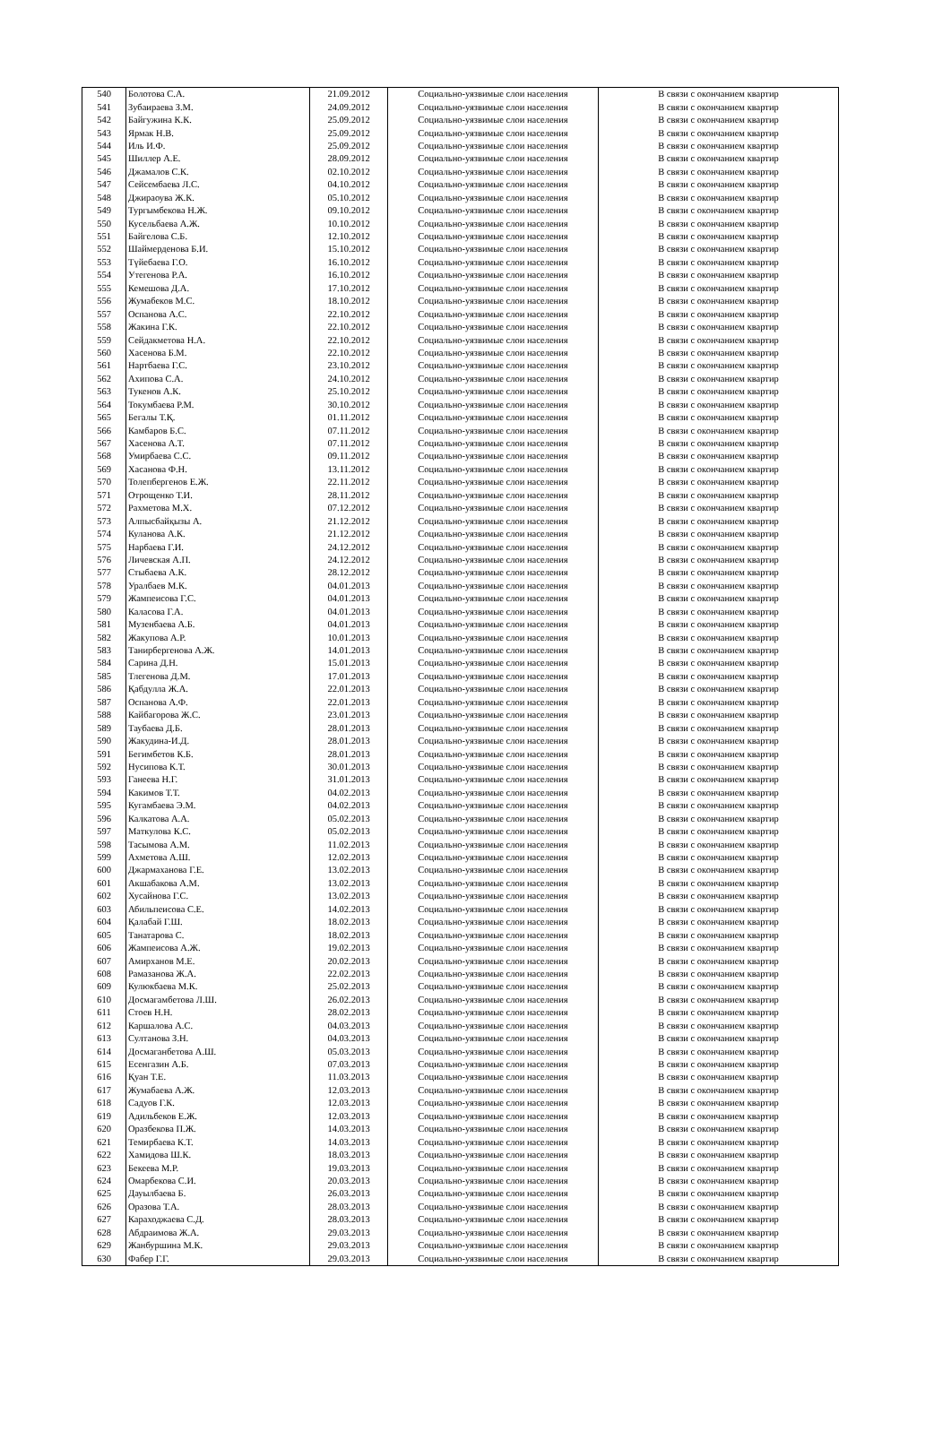| 540 | Болотова С.А. | 21.09.2012 | Социально-уязвимые слои населения | В связи с окончанием квартир |
| 541 | Зубаираева З.М. | 24.09.2012 | Социально-уязвимые слои населения | В связи с окончанием квартир |
| 542 | Байгужина К.К. | 25.09.2012 | Социально-уязвимые слои населения | В связи с окончанием квартир |
| 543 | Ярмак Н.В. | 25.09.2012 | Социально-уязвимые слои населения | В связи с окончанием квартир |
| 544 | Иль И.Ф. | 25.09.2012 | Социально-уязвимые слои населения | В связи с окончанием квартир |
| 545 | Шиллер А.Е. | 28.09.2012 | Социально-уязвимые слои населения | В связи с окончанием квартир |
| 546 | Джамалов С.К. | 02.10.2012 | Социально-уязвимые слои населения | В связи с окончанием квартир |
| 547 | Сейсембаева Л.С. | 04.10.2012 | Социально-уязвимые слои населения | В связи с окончанием квартир |
| 548 | Джираоува Ж.К. | 05.10.2012 | Социально-уязвимые слои населения | В связи с окончанием квартир |
| 549 | Тургымбекова Н.Ж. | 09.10.2012 | Социально-уязвимые слои населения | В связи с окончанием квартир |
| 550 | Кусельбаева А.Ж. | 10.10.2012 | Социально-уязвимые слои населения | В связи с окончанием квартир |
| 551 | Байгелова С.Б. | 12.10.2012 | Социально-уязвимые слои населения | В связи с окончанием квартир |
| 552 | Шаймерденова Б.И. | 15.10.2012 | Социально-уязвимые слои населения | В связи с окончанием квартир |
| 553 | Түйебаева Г.О. | 16.10.2012 | Социально-уязвимые слои населения | В связи с окончанием квартир |
| 554 | Утегенова Р.А. | 16.10.2012 | Социально-уязвимые слои населения | В связи с окончанием квартир |
| 555 | Кемешова Д.А. | 17.10.2012 | Социально-уязвимые слои населения | В связи с окончанием квартир |
| 556 | Жумабеков М.С. | 18.10.2012 | Социально-уязвимые слои населения | В связи с окончанием квартир |
| 557 | Оспанова А.С. | 22.10.2012 | Социально-уязвимые слои населения | В связи с окончанием квартир |
| 558 | Жакина Г.К. | 22.10.2012 | Социально-уязвимые слои населения | В связи с окончанием квартир |
| 559 | Сейдакметова Н.А. | 22.10.2012 | Социально-уязвимые слои населения | В связи с окончанием квартир |
| 560 | Хасенова Б.М. | 22.10.2012 | Социально-уязвимые слои населения | В связи с окончанием квартир |
| 561 | Нартбаева Г.С. | 23.10.2012 | Социально-уязвимые слои населения | В связи с окончанием квартир |
| 562 | Ахипова С.А. | 24.10.2012 | Социально-уязвимые слои населения | В связи с окончанием квартир |
| 563 | Тукенов А.К. | 25.10.2012 | Социально-уязвимые слои населения | В связи с окончанием квартир |
| 564 | Токумбаева Р.М. | 30.10.2012 | Социально-уязвимые слои населения | В связи с окончанием квартир |
| 565 | Бегалы Т.Қ. | 01.11.2012 | Социально-уязвимые слои населения | В связи с окончанием квартир |
| 566 | Камбаров Б.С. | 07.11.2012 | Социально-уязвимые слои населения | В связи с окончанием квартир |
| 567 | Хасенова А.Т. | 07.11.2012 | Социально-уязвимые слои населения | В связи с окончанием квартир |
| 568 | Умирбаева С.С. | 09.11.2012 | Социально-уязвимые слои населения | В связи с окончанием квартир |
| 569 | Хасанова Ф.Н. | 13.11.2012 | Социально-уязвимые слои населения | В связи с окончанием квартир |
| 570 | Толепбергенов Е.Ж. | 22.11.2012 | Социально-уязвимые слои населения | В связи с окончанием квартир |
| 571 | Отрощенко Т.И. | 28.11.2012 | Социально-уязвимые слои населения | В связи с окончанием квартир |
| 572 | Рахметова М.Х. | 07.12.2012 | Социально-уязвимые слои населения | В связи с окончанием квартир |
| 573 | Алпысбайқызы А. | 21.12.2012 | Социально-уязвимые слои населения | В связи с окончанием квартир |
| 574 | Куланова А.К. | 21.12.2012 | Социально-уязвимые слои населения | В связи с окончанием квартир |
| 575 | Нарбаева Г.И. | 24.12.2012 | Социально-уязвимые слои населения | В связи с окончанием квартир |
| 576 | Личевская А.П. | 24.12.2012 | Социально-уязвимые слои населения | В связи с окончанием квартир |
| 577 | Стыбаева А.К. | 28.12.2012 | Социально-уязвимые слои населения | В связи с окончанием квартир |
| 578 | Уралбаев М.К. | 04.01.2013 | Социально-уязвимые слои населения | В связи с окончанием квартир |
| 579 | Жампеисова Г.С. | 04.01.2013 | Социально-уязвимые слои населения | В связи с окончанием квартир |
| 580 | Каласова Г.А. | 04.01.2013 | Социально-уязвимые слои населения | В связи с окончанием квартир |
| 581 | Музенбаева А.Б. | 04.01.2013 | Социально-уязвимые слои населения | В связи с окончанием квартир |
| 582 | Жакупова А.Р. | 10.01.2013 | Социально-уязвимые слои населения | В связи с окончанием квартир |
| 583 | Танирбергенова А.Ж. | 14.01.2013 | Социально-уязвимые слои населения | В связи с окончанием квартир |
| 584 | Сарина Д.Н. | 15.01.2013 | Социально-уязвимые слои населения | В связи с окончанием квартир |
| 585 | Тлегенова Д.М. | 17.01.2013 | Социально-уязвимые слои населения | В связи с окончанием квартир |
| 586 | Қабдулла Ж.А. | 22.01.2013 | Социально-уязвимые слои населения | В связи с окончанием квартир |
| 587 | Оспанова А.Ф. | 22.01.2013 | Социально-уязвимые слои населения | В связи с окончанием квартир |
| 588 | Кайбагорова Ж.С. | 23.01.2013 | Социально-уязвимые слои населения | В связи с окончанием квартир |
| 589 | Таубаева Д.Б. | 28.01.2013 | Социально-уязвимые слои населения | В связи с окончанием квартир |
| 590 | Жакудина-И.Д. | 28.01.2013 | Социально-уязвимые слои населения | В связи с окончанием квартир |
| 591 | Бегимбетов К.Б. | 28.01.2013 | Социально-уязвимые слои населения | В связи с окончанием квартир |
| 592 | Нусипова К.Т. | 30.01.2013 | Социально-уязвимые слои населения | В связи с окончанием квартир |
| 593 | Ганеева Н.Г. | 31.01.2013 | Социально-уязвимые слои населения | В связи с окончанием квартир |
| 594 | Какимов Т.Т. | 04.02.2013 | Социально-уязвимые слои населения | В связи с окончанием квартир |
| 595 | Кугамбаева Э.М. | 04.02.2013 | Социально-уязвимые слои населения | В связи с окончанием квартир |
| 596 | Калкатова А.А. | 05.02.2013 | Социально-уязвимые слои населения | В связи с окончанием квартир |
| 597 | Маткулова К.С. | 05.02.2013 | Социально-уязвимые слои населения | В связи с окончанием квартир |
| 598 | Тасымова А.М. | 11.02.2013 | Социально-уязвимые слои населения | В связи с окончанием квартир |
| 599 | Ахметова А.Ш. | 12.02.2013 | Социально-уязвимые слои населения | В связи с окончанием квартир |
| 600 | Джармаханова Г.Е. | 13.02.2013 | Социально-уязвимые слои населения | В связи с окончанием квартир |
| 601 | Акшабакова А.М. | 13.02.2013 | Социально-уязвимые слои населения | В связи с окончанием квартир |
| 602 | Хусайнова Г.С. | 13.02.2013 | Социально-уязвимые слои населения | В связи с окончанием квартир |
| 603 | Абильпеисова С.Е. | 14.02.2013 | Социально-уязвимые слои населения | В связи с окончанием квартир |
| 604 | Қалабай Г.Ш. | 18.02.2013 | Социально-уязвимые слои населения | В связи с окончанием квартир |
| 605 | Танатарова С. | 18.02.2013 | Социально-уязвимые слои населения | В связи с окончанием квартир |
| 606 | Жампеисова А.Ж. | 19.02.2013 | Социально-уязвимые слои населения | В связи с окончанием квартир |
| 607 | Амирханов М.Е. | 20.02.2013 | Социально-уязвимые слои населения | В связи с окончанием квартир |
| 608 | Рамазанова Ж.А. | 22.02.2013 | Социально-уязвимые слои населения | В связи с окончанием квартир |
| 609 | Кулюкбаева М.К. | 25.02.2013 | Социально-уязвимые слои населения | В связи с окончанием квартир |
| 610 | Досмагамбетова Л.Ш. | 26.02.2013 | Социально-уязвимые слои населения | В связи с окончанием квартир |
| 611 | Стоев Н.Н. | 28.02.2013 | Социально-уязвимые слои населения | В связи с окончанием квартир |
| 612 | Каршалова А.С. | 04.03.2013 | Социально-уязвимые слои населения | В связи с окончанием квартир |
| 613 | Султанова З.Н. | 04.03.2013 | Социально-уязвимые слои населения | В связи с окончанием квартир |
| 614 | Досмаганбетова А.Ш. | 05.03.2013 | Социально-уязвимые слои населения | В связи с окончанием квартир |
| 615 | Есенгазин А.Б. | 07.03.2013 | Социально-уязвимые слои населения | В связи с окончанием квартир |
| 616 | Қуан Т.Е. | 11.03.2013 | Социально-уязвимые слои населения | В связи с окончанием квартир |
| 617 | Жумабаева А.Ж. | 12.03.2013 | Социально-уязвимые слои населения | В связи с окончанием квартир |
| 618 | Садуов Г.К. | 12.03.2013 | Социально-уязвимые слои населения | В связи с окончанием квартир |
| 619 | Адильбеков Е.Ж. | 12.03.2013 | Социально-уязвимые слои населения | В связи с окончанием квартир |
| 620 | Оразбекова П.Ж. | 14.03.2013 | Социально-уязвимые слои населения | В связи с окончанием квартир |
| 621 | Темирбаева К.Т. | 14.03.2013 | Социально-уязвимые слои населения | В связи с окончанием квартир |
| 622 | Хамидова Ш.К. | 18.03.2013 | Социально-уязвимые слои населения | В связи с окончанием квартир |
| 623 | Бекеева М.Р. | 19.03.2013 | Социально-уязвимые слои населения | В связи с окончанием квартир |
| 624 | Омарбекова С.И. | 20.03.2013 | Социально-уязвимые слои населения | В связи с окончанием квартир |
| 625 | Дауылбаева Б. | 26.03.2013 | Социально-уязвимые слои населения | В связи с окончанием квартир |
| 626 | Оразова Т.А. | 28.03.2013 | Социально-уязвимые слои населения | В связи с окончанием квартир |
| 627 | Караходжаева С.Д. | 28.03.2013 | Социально-уязвимые слои населения | В связи с окончанием квартир |
| 628 | Абдраимова Ж.А. | 29.03.2013 | Социально-уязвимые слои населения | В связи с окончанием квартир |
| 629 | Жанбуршина М.К. | 29.03.2013 | Социально-уязвимые слои населения | В связи с окончанием квартир |
| 630 | Фабер Г.Г. | 29.03.2013 | Социально-уязвимые слои населения | В связи с окончанием квартир |